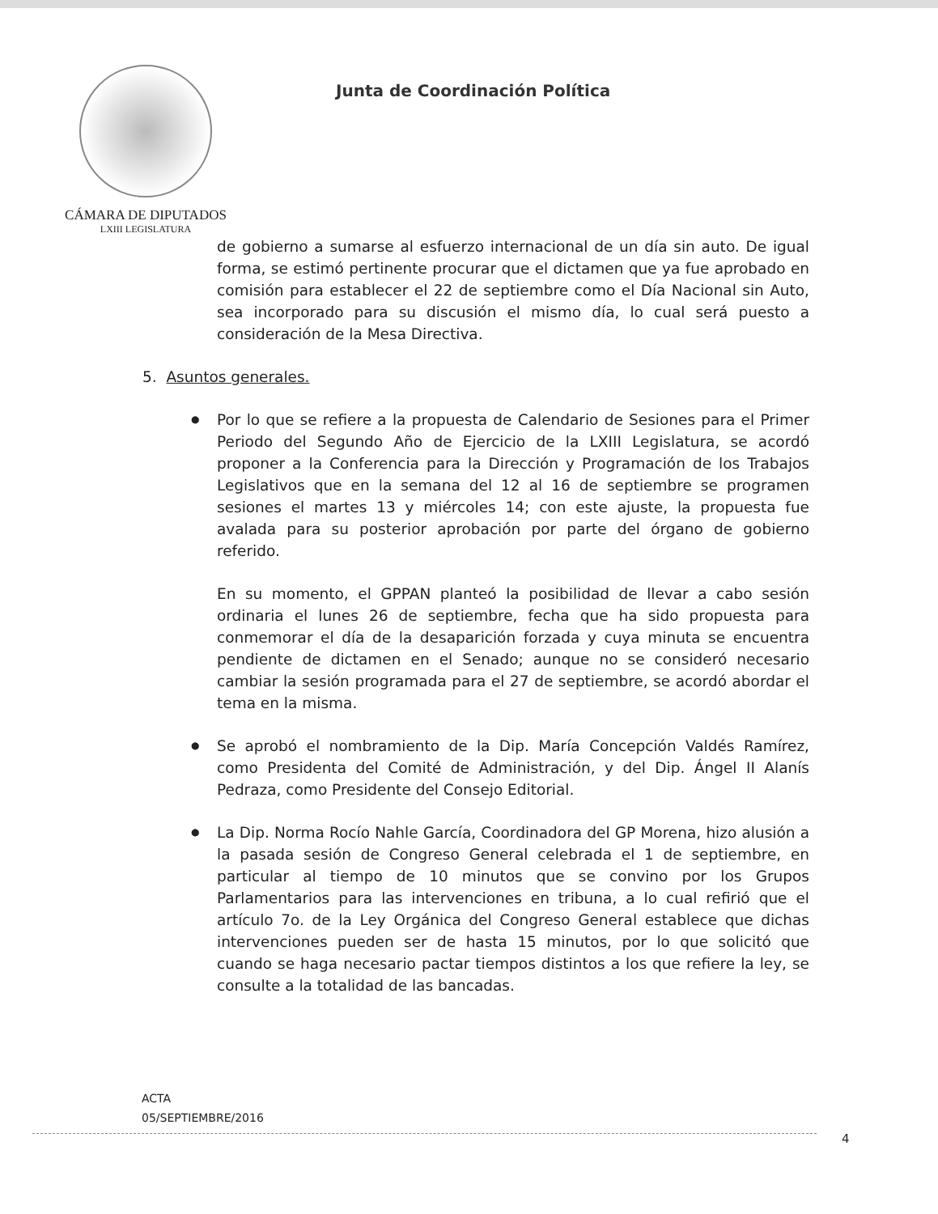CÁMARA DE DIPUTADOS
LXIII LEGISLATURA
Junta de Coordinación Política
de gobierno a sumarse al esfuerzo internacional de un día sin auto. De igual forma, se estimó pertinente procurar que el dictamen que ya fue aprobado en comisión para establecer el 22 de septiembre como el Día Nacional sin Auto, sea incorporado para su discusión el mismo día, lo cual será puesto a consideración de la Mesa Directiva.
5. Asuntos generales.
●
Por lo que se refiere a la propuesta de Calendario de Sesiones para el Primer Periodo del Segundo Año de Ejercicio de la LXIII Legislatura, se acordó proponer a la Conferencia para la Dirección y Programación de los Trabajos Legislativos que en la semana del 12 al 16 de septiembre se programen sesiones el martes 13 y miércoles 14; con este ajuste, la propuesta fue avalada para su posterior aprobación por parte del órgano de gobierno referido.
En su momento, el GPPAN planteó la posibilidad de llevar a cabo sesión ordinaria el lunes 26 de septiembre, fecha que ha sido propuesta para conmemorar el día de la desaparición forzada y cuya minuta se encuentra pendiente de dictamen en el Senado; aunque no se consideró necesario cambiar la sesión programada para el 27 de septiembre, se acordó abordar el tema en la misma.
●
Se aprobó el nombramiento de la Dip. María Concepción Valdés Ramírez, como Presidenta del Comité de Administración, y del Dip. Ángel II Alanís Pedraza, como Presidente del Consejo Editorial.
●
La Dip. Norma Rocío Nahle García, Coordinadora del GP Morena, hizo alusión a la pasada sesión de Congreso General celebrada el 1 de septiembre, en particular al tiempo de 10 minutos que se convino por los Grupos Parlamentarios para las intervenciones en tribuna, a lo cual refirió que el artículo 7o. de la Ley Orgánica del Congreso General establece que dichas intervenciones pueden ser de hasta 15 minutos, por lo que solicitó que cuando se haga necesario pactar tiempos distintos a los que refiere la ley, se consulte a la totalidad de las bancadas.
ACTA
05/SEPTIEMBRE/2016
4